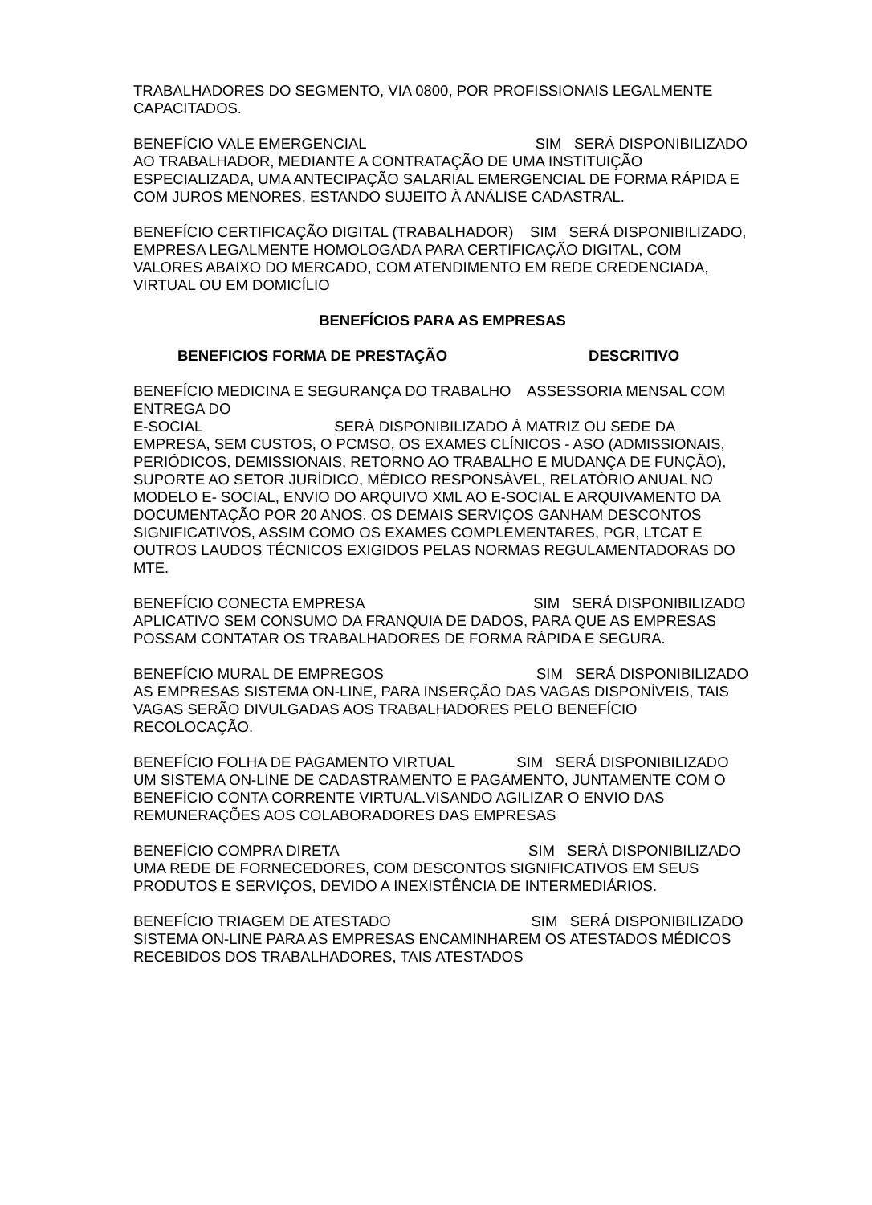TRABALHADORES DO SEGMENTO, VIA 0800, POR PROFISSIONAIS LEGALMENTE CAPACITADOS.
BENEFÍCIO VALE EMERGENCIAL SIM SERÁ DISPONIBILIZADO AO TRABALHADOR, MEDIANTE A CONTRATAÇÃO DE UMA INSTITUIÇÃO ESPECIALIZADA, UMA ANTECIPAÇÃO SALARIAL EMERGENCIAL DE FORMA RÁPIDA E COM JUROS MENORES, ESTANDO SUJEITO À ANÁLISE CADASTRAL.
BENEFÍCIO CERTIFICAÇÃO DIGITAL (TRABALHADOR) SIM SERÁ DISPONIBILIZADO, EMPRESA LEGALMENTE HOMOLOGADA PARA CERTIFICAÇÃO DIGITAL, COM VALORES ABAIXO DO MERCADO, COM ATENDIMENTO EM REDE CREDENCIADA, VIRTUAL OU EM DOMICÍLIO
BENEFÍCIOS PARA AS EMPRESAS
BENEFICIOS FORMA DE PRESTAÇÃO DESCRITIVO
BENEFÍCIO MEDICINA E SEGURANÇA DO TRABALHO ASSESSORIA MENSAL COM ENTREGA DO
E-SOCIAL SERÁ DISPONIBILIZADO À MATRIZ OU SEDE DA EMPRESA, SEM CUSTOS, O PCMSO, OS EXAMES CLÍNICOS - ASO (ADMISSIONAIS, PERIÓDICOS, DEMISSIONAIS, RETORNO AO TRABALHO E MUDANÇA DE FUNÇÃO), SUPORTE AO SETOR JURÍDICO, MÉDICO RESPONSÁVEL, RELATÓRIO ANUAL NO MODELO E- SOCIAL, ENVIO DO ARQUIVO XML AO E-SOCIAL E ARQUIVAMENTO DA DOCUMENTAÇÃO POR 20 ANOS. OS DEMAIS SERVIÇOS GANHAM DESCONTOS SIGNIFICATIVOS, ASSIM COMO OS EXAMES COMPLEMENTARES, PGR, LTCAT E OUTROS LAUDOS TÉCNICOS EXIGIDOS PELAS NORMAS REGULAMENTADORAS DO MTE.
BENEFÍCIO CONECTA EMPRESA SIM SERÁ DISPONIBILIZADO APLICATIVO SEM CONSUMO DA FRANQUIA DE DADOS, PARA QUE AS EMPRESAS POSSAM CONTATAR OS TRABALHADORES DE FORMA RÁPIDA E SEGURA.
BENEFÍCIO MURAL DE EMPREGOS SIM SERÁ DISPONIBILIZADO AS EMPRESAS SISTEMA ON-LINE, PARA INSERÇÃO DAS VAGAS DISPONÍVEIS, TAIS VAGAS SERÃO DIVULGADAS AOS TRABALHADORES PELO BENEFÍCIO RECOLOCAÇÃO.
BENEFÍCIO FOLHA DE PAGAMENTO VIRTUAL SIM SERÁ DISPONIBILIZADO UM SISTEMA ON-LINE DE CADASTRAMENTO E PAGAMENTO, JUNTAMENTE COM O BENEFÍCIO CONTA CORRENTE VIRTUAL.VISANDO AGILIZAR O ENVIO DAS REMUNERAÇÕES AOS COLABORADORES DAS EMPRESAS
BENEFÍCIO COMPRA DIRETA SIM SERÁ DISPONIBILIZADO UMA REDE DE FORNECEDORES, COM DESCONTOS SIGNIFICATIVOS EM SEUS PRODUTOS E SERVIÇOS, DEVIDO A INEXISTÊNCIA DE INTERMEDIÁRIOS.
BENEFÍCIO TRIAGEM DE ATESTADO SIM SERÁ DISPONIBILIZADO SISTEMA ON-LINE PARA AS EMPRESAS ENCAMINHAREM OS ATESTADOS MÉDICOS RECEBIDOS DOS TRABALHADORES, TAIS ATESTADOS